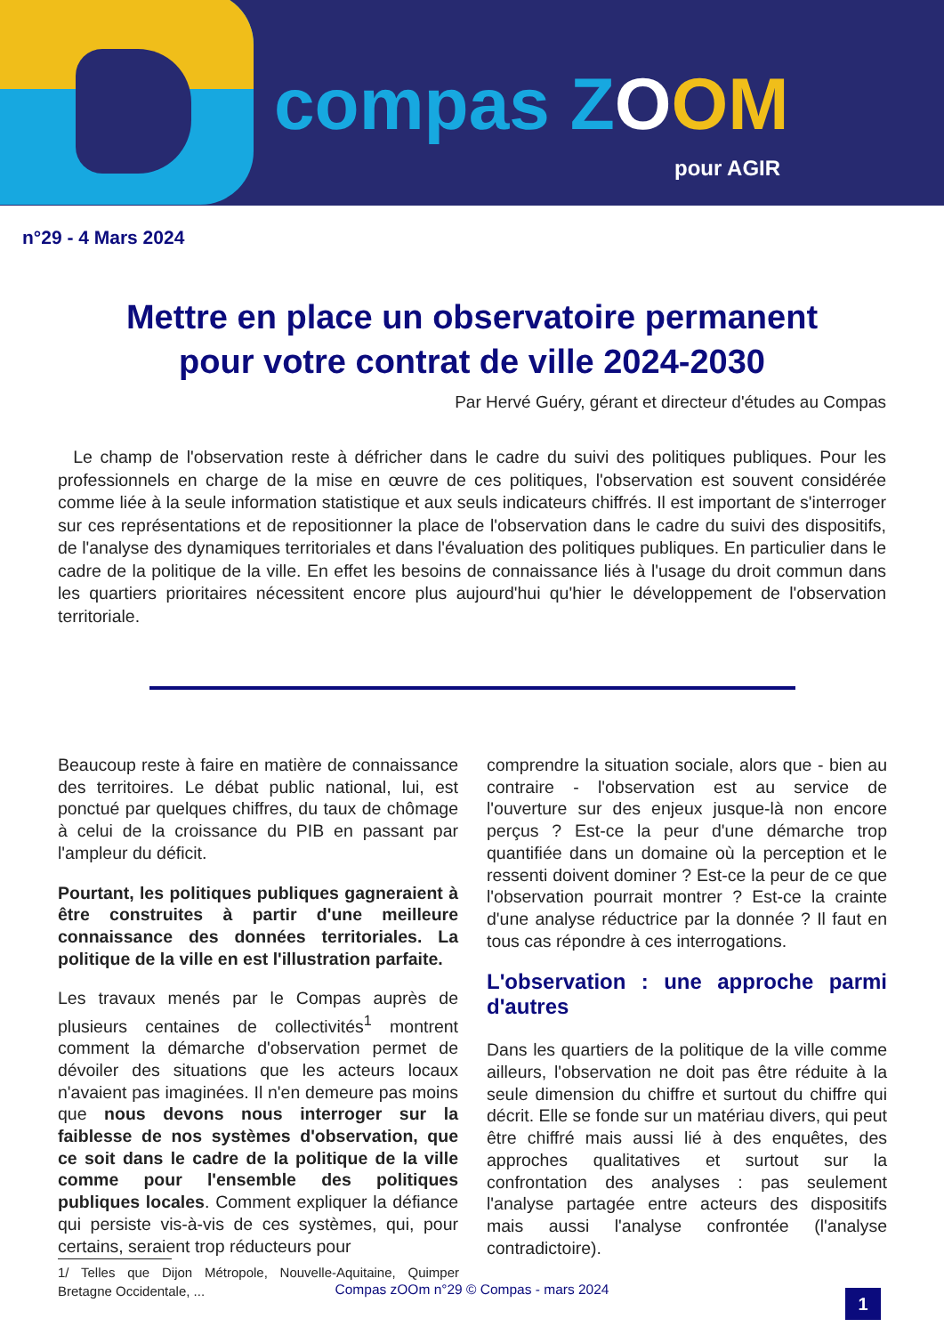compas ZOOM
pour AGIR
n°29 - 4 Mars 2024
Mettre en place un observatoire permanent
pour votre contrat de ville 2024-2030
Par Hervé Guéry, gérant et directeur d'études au Compas
Le champ de l'observation reste à défricher dans le cadre du suivi des politiques publiques. Pour les professionnels en charge de la mise en œuvre de ces politiques, l'observation est souvent considérée comme liée à la seule information statistique et aux seuls indicateurs chiffrés. Il est important de s'interroger sur ces représentations et de repositionner la place de l'observation dans le cadre du suivi des dispositifs, de l'analyse des dynamiques territoriales et dans l'évaluation des politiques publiques. En particulier dans le cadre de la politique de la ville. En effet les besoins de connaissance liés à l'usage du droit commun dans les quartiers prioritaires nécessitent encore plus aujourd'hui qu'hier le développement de l'observation territoriale.
Beaucoup reste à faire en matière de connaissance des territoires. Le débat public national, lui, est ponctué par quelques chiffres, du taux de chômage à celui de la croissance du PIB en passant par l'ampleur du déficit.
Pourtant, les politiques publiques gagneraient à être construites à partir d'une meilleure connaissance des données territoriales. La politique de la ville en est l'illustration parfaite.
Les travaux menés par le Compas auprès de plusieurs centaines de collectivités<sup>1</sup> montrent comment la démarche d'observation permet de dévoiler des situations que les acteurs locaux n'avaient pas imaginées. Il n'en demeure pas moins que nous devons nous interroger sur la faiblesse de nos systèmes d'observation, que ce soit dans le cadre de la politique de la ville comme pour l'ensemble des politiques publiques locales. Comment expliquer la défiance qui persiste vis-à-vis de ces systèmes, qui, pour certains, seraient trop réducteurs pour
1/ Telles que Dijon Métropole, Nouvelle-Aquitaine, Quimper Bretagne Occidentale, ...
comprendre la situation sociale, alors que - bien au contraire - l'observation est au service de l'ouverture sur des enjeux jusque-là non encore perçus ? Est-ce la peur d'une démarche trop quantifiée dans un domaine où la perception et le ressenti doivent dominer ? Est-ce la peur de ce que l'observation pourrait montrer ? Est-ce la crainte d'une analyse réductrice par la donnée ? Il faut en tous cas répondre à ces interrogations.
L'observation : une approche parmi d'autres
Dans les quartiers de la politique de la ville comme ailleurs, l'observation ne doit pas être réduite à la seule dimension du chiffre et surtout du chiffre qui décrit. Elle se fonde sur un matériau divers, qui peut être chiffré mais aussi lié à des enquêtes, des approches qualitatives et surtout sur la confrontation des analyses : pas seulement l'analyse partagée entre acteurs des dispositifs mais aussi l'analyse confrontée (l'analyse contradictoire).
Compas zOOm n°29 © Compas - mars 2024 1